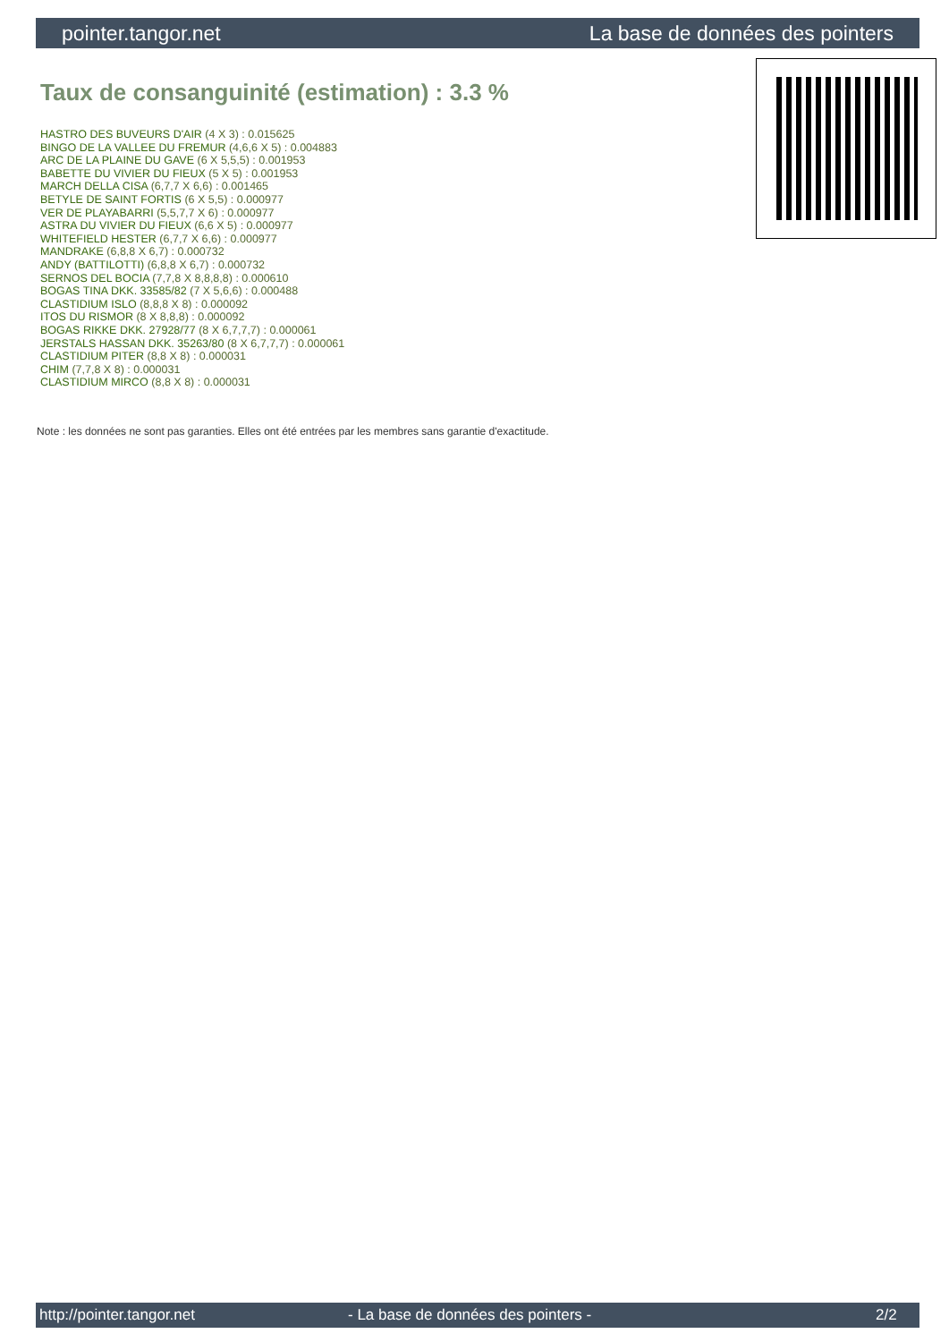pointer.tangor.net La base de données des pointers
Taux de consanguinité (estimation) : 3.3 %
HASTRO DES BUVEURS D'AIR (4 X 3) : 0.015625
BINGO DE LA VALLEE DU FREMUR (4,6,6 X 5) : 0.004883
ARC DE LA PLAINE DU GAVE (6 X 5,5,5) : 0.001953
BABETTE DU VIVIER DU FIEUX (5 X 5) : 0.001953
MARCH DELLA CISA (6,7,7 X 6,6) : 0.001465
BETYLE DE SAINT FORTIS (6 X 5,5) : 0.000977
VER DE PLAYABARRI (5,5,7,7 X 6) : 0.000977
ASTRA DU VIVIER DU FIEUX (6,6 X 5) : 0.000977
WHITEFIELD HESTER (6,7,7 X 6,6) : 0.000977
MANDRAKE (6,8,8 X 6,7) : 0.000732
ANDY (BATTILOTTI) (6,8,8 X 6,7) : 0.000732
SERNOS DEL BOCIA (7,7,8 X 8,8,8,8) : 0.000610
BOGAS TINA DKK. 33585/82 (7 X 5,6,6) : 0.000488
CLASTIDIUM ISLO (8,8,8 X 8) : 0.000092
ITOS DU RISMOR (8 X 8,8,8) : 0.000092
BOGAS RIKKE DKK. 27928/77 (8 X 6,7,7,7) : 0.000061
JERSTALS HASSAN DKK. 35263/80 (8 X 6,7,7,7) : 0.000061
CLASTIDIUM PITER (8,8 X 8) : 0.000031
CHIM (7,7,8 X 8) : 0.000031
CLASTIDIUM MIRCO (8,8 X 8) : 0.000031
Note : les données ne sont pas garanties. Elles ont été entrées par les membres sans garantie d'exactitude.
http://pointer.tangor.net - La base de données des pointers - 2/2